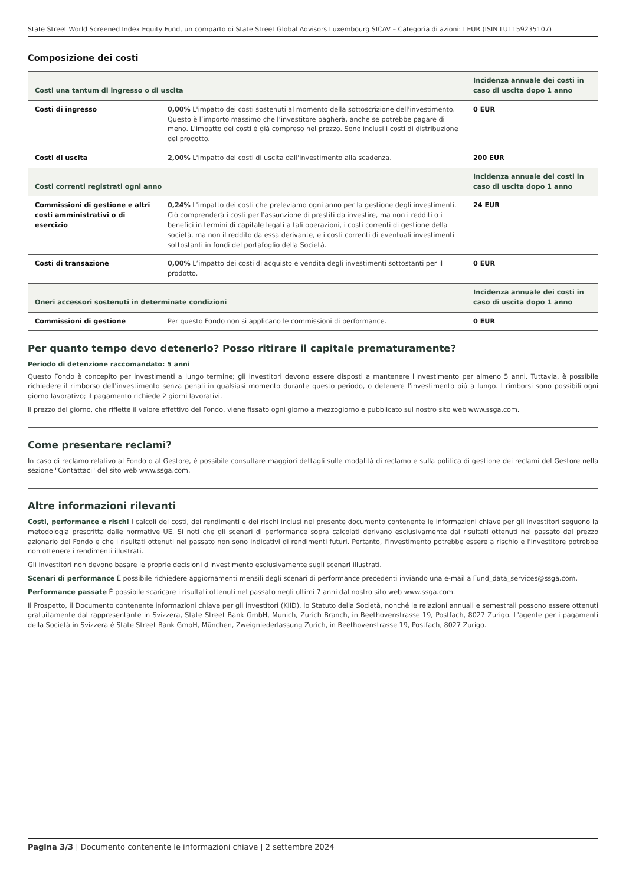State Street World Screened Index Equity Fund, un comparto di State Street Global Advisors Luxembourg SICAV – Categoria di azioni: I EUR (ISIN LU1159235107)
Composizione dei costi
| Costi una tantum di ingresso o di uscita | | Incidenza annuale dei costi in caso di uscita dopo 1 anno |
| Costi di ingresso | 0,00% L'impatto dei costi sostenuti al momento della sottoscrizione dell'investimento. Questo è l’importo massimo che l’investitore pagherà, anche se potrebbe pagare di meno. L'impatto dei costi è già compreso nel prezzo. Sono inclusi i costi di distribuzione del prodotto. | 0 EUR |
| Costi di uscita | 2,00% L'impatto dei costi di uscita dall'investimento alla scadenza. | 200 EUR |
| Costi correnti registrati ogni anno | | Incidenza annuale dei costi in caso di uscita dopo 1 anno |
| Commissioni di gestione e altri costi amministrativi o di esercizio | 0,24% L'impatto dei costi che preleviamo ogni anno per la gestione degli investimenti. Ciò comprenderà i costi per l'assunzione di prestiti da investire, ma non i redditi o i benefici in termini di capitale legati a tali operazioni, i costi correnti di gestione della società, ma non il reddito da essa derivante, e i costi correnti di eventuali investimenti sottostanti in fondi del portafoglio della Società. | 24 EUR |
| Costi di transazione | 0,00% L’impatto dei costi di acquisto e vendita degli investimenti sottostanti per il prodotto. | 0 EUR |
| Oneri accessori sostenuti in determinate condizioni | | Incidenza annuale dei costi in caso di uscita dopo 1 anno |
| Commissioni di gestione | Per questo Fondo non si applicano le commissioni di performance. | 0 EUR |
Per quanto tempo devo detenerlo? Posso ritirare il capitale prematuramente?
Periodo di detenzione raccomandato: 5 anni
Questo Fondo è concepito per investimenti a lungo termine; gli investitori devono essere disposti a mantenere l'investimento per almeno 5 anni. Tuttavia, è possibile richiedere il rimborso dell'investimento senza penali in qualsiasi momento durante questo periodo, o detenere l'investimento più a lungo. I rimborsi sono possibili ogni giorno lavorativo; il pagamento richiede 2 giorni lavorativi.
Il prezzo del giorno, che riflette il valore effettivo del Fondo, viene fissato ogni giorno a mezzogiorno e pubblicato sul nostro sito web www.ssga.com.
Come presentare reclami?
In caso di reclamo relativo al Fondo o al Gestore, è possibile consultare maggiori dettagli sulle modalità di reclamo e sulla politica di gestione dei reclami del Gestore nella sezione "Contattaci" del sito web www.ssga.com.
Altre informazioni rilevanti
Costi, performance e rischi I calcoli dei costi, dei rendimenti e dei rischi inclusi nel presente documento contenente le informazioni chiave per gli investitori seguono la metodologia prescritta dalle normative UE. Si noti che gli scenari di performance sopra calcolati derivano esclusivamente dai risultati ottenuti nel passato dal prezzo azionario del Fondo e che i risultati ottenuti nel passato non sono indicativi di rendimenti futuri. Pertanto, l'investimento potrebbe essere a rischio e l'investitore potrebbe non ottenere i rendimenti illustrati.
Gli investitori non devono basare le proprie decisioni d'investimento esclusivamente sugli scenari illustrati.
Scenari di performance È possibile richiedere aggiornamenti mensili degli scenari di performance precedenti inviando una e-mail a Fund_data_services@ssga.com.
Performance passate È possibile scaricare i risultati ottenuti nel passato negli ultimi 7 anni dal nostro sito web www.ssga.com.
Il Prospetto, il Documento contenente informazioni chiave per gli investitori (KIID), lo Statuto della Società, nonché le relazioni annuali e semestrali possono essere ottenuti gratuitamente dal rappresentante in Svizzera, State Street Bank GmbH, Munich, Zurich Branch, in Beethovenstrasse 19, Postfach, 8027 Zurigo. L'agente per i pagamenti della Società in Svizzera è State Street Bank GmbH, München, Zweigniederlassung Zurich, in Beethovenstrasse 19, Postfach, 8027 Zurigo.
Pagina 3/3 | Documento contenente le informazioni chiave | 2 settembre 2024